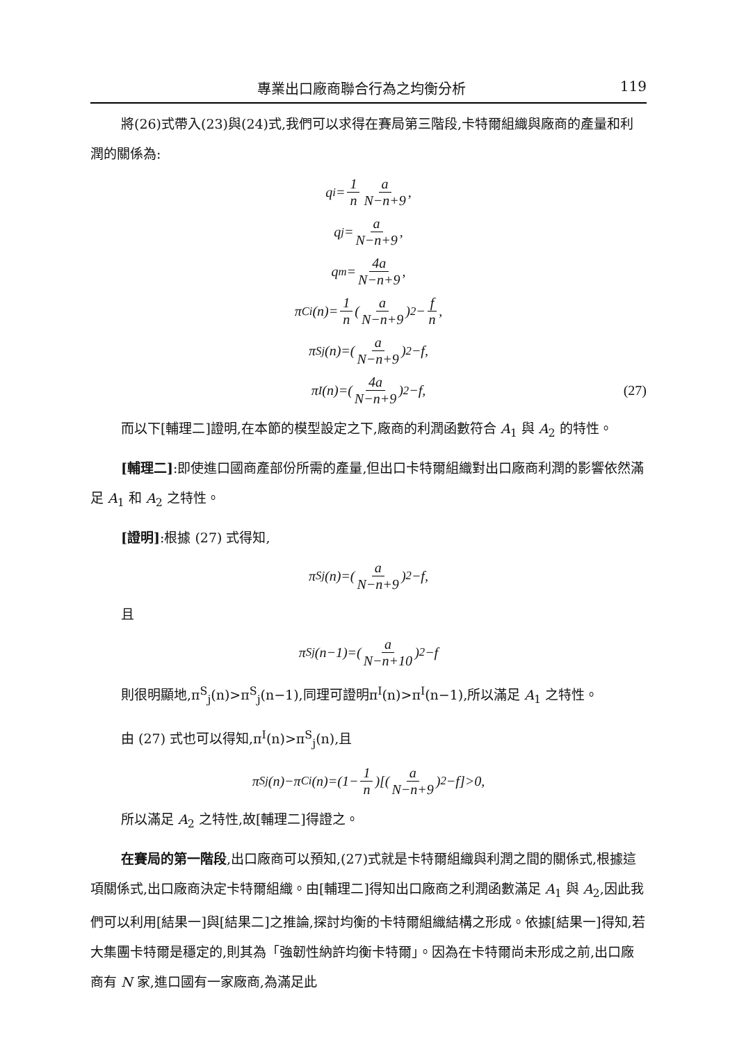專業出口廠商聯合行為之均衡分析 119
將(26)式帶入(23)與(24)式,我們可以求得在賽局第三階段,卡特爾組織與廠商的產量和利潤的關係為:
q<sub>i</sub>= 1 n a N−n+9,
q<sub>j</sub>= a N−n+9,
q<sub>m</sub>= 4a N−n+9,
π<sup>C</sup><sub>i</sub>(n)= 1 n (a N−n+9)<sup>2</sup>− f n,
π<sup>S</sup><sub>j</sub>(n)=(a N−n+9)<sup>2</sup>−f,
π<sup>I</sup>(n)=(4a N−n+9)<sup>2</sup>−f, (27)
而以下[輔理二]證明,在本節的模型設定之下,廠商的利潤函數符合 A<sub>1</sub> 與 A<sub>2</sub> 的特性。
[輔理二]:即使進口國商產部份所需的產量,但出口卡特爾組織對出口廠商利潤的影響依然滿足 A<sub>1</sub> 和 A<sub>2</sub> 之特性。
[證明]:根據 (27) 式得知,
π<sup>S</sup><sub>j</sub>(n)=(a N−n+9)<sup>2</sup>−f,
且
π<sup>S</sup><sub>j</sub>(n−1)=(a N−n+10)<sup>2</sup>−f
則很明顯地,π<sup>S</sup><sub>j</sub>(n)>π<sup>S</sup><sub>j</sub>(n−1),同理可證明π<sup>I</sup>(n)>π<sup>I</sup>(n−1),所以滿足 A<sub>1</sub> 之特性。
由 (27) 式也可以得知,π<sup>I</sup>(n)>π<sup>S</sup><sub>j</sub>(n),且
π<sup>S</sup><sub>j</sub>(n)−π<sup>C</sup><sub>i</sub>(n)=(1− 1 n)[(a N−n+9)<sup>2</sup>−f]>0,
所以滿足 A<sub>2</sub> 之特性,故[輔理二]得證之。
在賽局的第一階段,出口廠商可以預知,(27)式就是卡特爾組織與利潤之間的關係式,根據這項關係式,出口廠商決定卡特爾組織。由[輔理二]得知出口廠商之利潤函數滿足 A<sub>1</sub> 與 A<sub>2</sub>,因此我們可以利用[結果一]與[結果二]之推論,探討均衡的卡特爾組織結構之形成。依據[結果一]得知,若大集團卡特爾是穩定的,則其為「強韌性納許均衡卡特爾」。因為在卡特爾尚未形成之前,出口廠商有 N 家,進口國有一家廠商,為滿足此